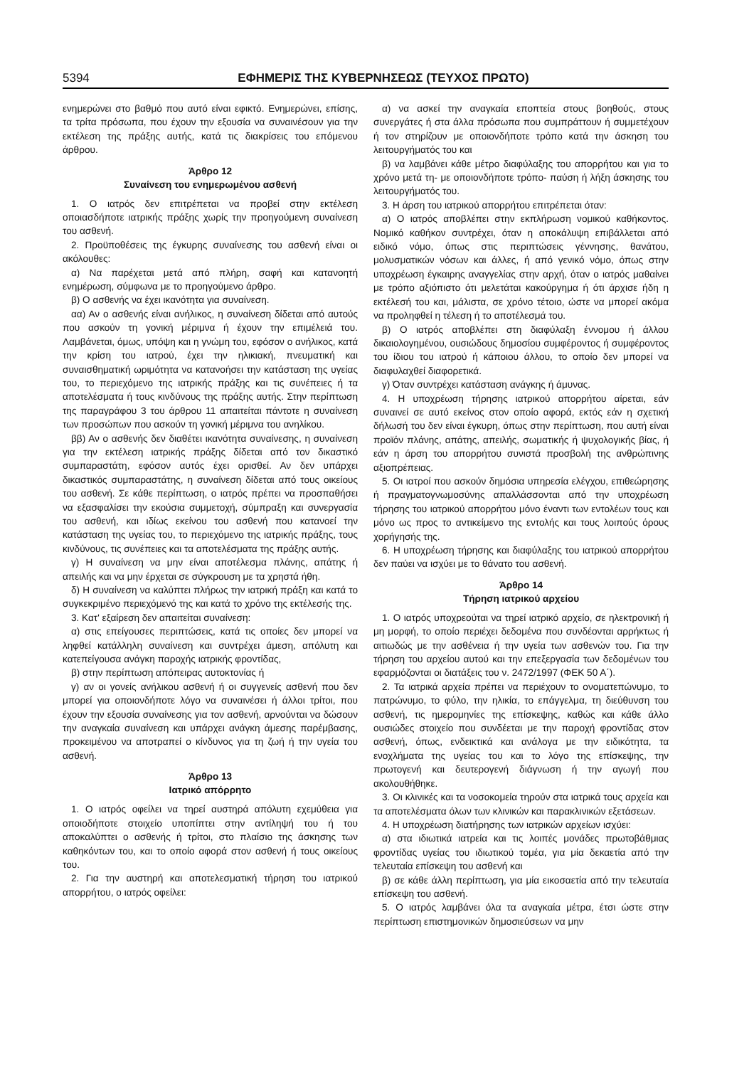5394 ΕΦΗΜΕΡΙΣ ΤΗΣ ΚΥΒΕΡΝΗΣΕΩΣ (ΤΕΥΧΟΣ ΠΡΩΤΟ)
ενημερώνει στο βαθμό που αυτό είναι εφικτό. Ενημερώνει, επίσης, τα τρίτα πρόσωπα, που έχουν την εξουσία να συναινέσουν για την εκτέλεση της πράξης αυτής, κατά τις διακρίσεις του επόμενου άρθρου.
Άρθρο 12
Συναίνεση του ενημερωμένου ασθενή
1. Ο ιατρός δεν επιτρέπεται να προβεί στην εκτέλεση οποιασδήποτε ιατρικής πράξης χωρίς την προηγούμενη συναίνεση του ασθενή.
2. Προϋποθέσεις της έγκυρης συναίνεσης του ασθενή είναι οι ακόλουθες:
α) Να παρέχεται μετά από πλήρη, σαφή και κατανοητή ενημέρωση, σύμφωνα με το προηγούμενο άρθρο.
β) Ο ασθενής να έχει ικανότητα για συναίνεση.
αα) Αν ο ασθενής είναι ανήλικος, η συναίνεση δίδεται από αυτούς που ασκούν τη γονική μέριμνα ή έχουν την επιμέλειά του. Λαμβάνεται, όμως, υπόψη και η γνώμη του, εφόσον ο ανήλικος, κατά την κρίση του ιατρού, έχει την ηλικιακή, πνευματική και συναισθηματική ωριμότητα να κατανοήσει την κατάσταση της υγείας του, το περιεχόμενο της ιατρικής πράξης και τις συνέπειες ή τα αποτελέσματα ή τους κινδύνους της πράξης αυτής. Στην περίπτωση της παραγράφου 3 του άρθρου 11 απαιτείται πάντοτε η συναίνεση των προσώπων που ασκούν τη γονική μέριμνα του ανηλίκου.
ββ) Αν ο ασθενής δεν διαθέτει ικανότητα συναίνεσης, η συναίνεση για την εκτέλεση ιατρικής πράξης δίδεται από τον δικαστικό συμπαραστάτη, εφόσον αυτός έχει ορισθεί. Αν δεν υπάρχει δικαστικός συμπαραστάτης, η συναίνεση δίδεται από τους οικείους του ασθενή. Σε κάθε περίπτωση, ο ιατρός πρέπει να προσπαθήσει να εξασφαλίσει την εκούσια συμμετοχή, σύμπραξη και συνεργασία του ασθενή, και ιδίως εκείνου του ασθενή που κατανοεί την κατάσταση της υγείας του, το περιεχόμενο της ιατρικής πράξης, τους κινδύνους, τις συνέπειες και τα αποτελέσματα της πράξης αυτής.
γ) Η συναίνεση να μην είναι αποτέλεσμα πλάνης, απάτης ή απειλής και να μην έρχεται σε σύγκρουση με τα χρηστά ήθη.
δ) Η συναίνεση να καλύπτει πλήρως την ιατρική πράξη και κατά το συγκεκριμένο περιεχόμενό της και κατά το χρόνο της εκτέλεσής της.
3. Κατ' εξαίρεση δεν απαιτείται συναίνεση:
α) στις επείγουσες περιπτώσεις, κατά τις οποίες δεν μπορεί να ληφθεί κατάλληλη συναίνεση και συντρέχει άμεση, απόλυτη και κατεπείγουσα ανάγκη παροχής ιατρικής φροντίδας,
β) στην περίπτωση απόπειρας αυτοκτονίας ή
γ) αν οι γονείς ανήλικου ασθενή ή οι συγγενείς ασθενή που δεν μπορεί για οποιονδήποτε λόγο να συναινέσει ή άλλοι τρίτοι, που έχουν την εξουσία συναίνεσης για τον ασθενή, αρνούνται να δώσουν την αναγκαία συναίνεση και υπάρχει ανάγκη άμεσης παρέμβασης, προκειμένου να αποτραπεί ο κίνδυνος για τη ζωή ή την υγεία του ασθενή.
Άρθρο 13
Ιατρικό απόρρητο
1. Ο ιατρός οφείλει να τηρεί αυστηρά απόλυτη εχεμύθεια για οποιοδήποτε στοιχείο υποπίπτει στην αντίληψή του ή του αποκαλύπτει ο ασθενής ή τρίτοι, στο πλαίσιο της άσκησης των καθηκόντων του, και το οποίο αφορά στον ασθενή ή τους οικείους του.
2. Για την αυστηρή και αποτελεσματική τήρηση του ιατρικού απορρήτου, ο ιατρός οφείλει:
α) να ασκεί την αναγκαία εποπτεία στους βοηθούς, στους συνεργάτες ή στα άλλα πρόσωπα που συμπράττουν ή συμμετέχουν ή τον στηρίζουν με οποιονδήποτε τρόπο κατά την άσκηση του λειτουργήματός του και
β) να λαμβάνει κάθε μέτρο διαφύλαξης του απορρήτου και για το χρόνο μετά τη- με οποιονδήποτε τρόπο- παύση ή λήξη άσκησης του λειτουργήματός του.
3. Η άρση του ιατρικού απορρήτου επιτρέπεται όταν:
α) Ο ιατρός αποβλέπει στην εκπλήρωση νομικού καθήκοντος. Νομικό καθήκον συντρέχει, όταν η αποκάλυψη επιβάλλεται από ειδικό νόμο, όπως στις περιπτώσεις γέννησης, θανάτου, μολυσματικών νόσων και άλλες, ή από γενικό νόμο, όπως στην υποχρέωση έγκαιρης αναγγελίας στην αρχή, όταν ο ιατρός μαθαίνει με τρόπο αξιόπιστο ότι μελετάται κακούργημα ή ότι άρχισε ήδη η εκτέλεσή του και, μάλιστα, σε χρόνο τέτοιο, ώστε να μπορεί ακόμα να προληφθεί η τέλεση ή το αποτέλεσμά του.
β) Ο ιατρός αποβλέπει στη διαφύλαξη έννομου ή άλλου δικαιολογημένου, ουσιώδους δημοσίου συμφέροντος ή συμφέροντος του ίδιου του ιατρού ή κάποιου άλλου, το οποίο δεν μπορεί να διαφυλαχθεί διαφορετικά.
γ) Όταν συντρέχει κατάσταση ανάγκης ή άμυνας.
4. Η υποχρέωση τήρησης ιατρικού απορρήτου αίρεται, εάν συναινεί σε αυτό εκείνος στον οποίο αφορά, εκτός εάν η σχετική δήλωσή του δεν είναι έγκυρη, όπως στην περίπτωση, που αυτή είναι προϊόν πλάνης, απάτης, απειλής, σωματικής ή ψυχολογικής βίας, ή εάν η άρση του απορρήτου συνιστά προσβολή της ανθρώπινης αξιοπρέπειας.
5. Οι ιατροί που ασκούν δημόσια υπηρεσία ελέγχου, επιθεώρησης ή πραγματογνωμοσύνης απαλλάσσονται από την υποχρέωση τήρησης του ιατρικού απορρήτου μόνο έναντι των εντολέων τους και μόνο ως προς το αντικείμενο της εντολής και τους λοιπούς όρους χορήγησής της.
6. Η υποχρέωση τήρησης και διαφύλαξης του ιατρικού απορρήτου δεν παύει να ισχύει με το θάνατο του ασθενή.
Άρθρο 14
Τήρηση ιατρικού αρχείου
1. Ο ιατρός υποχρεούται να τηρεί ιατρικό αρχείο, σε ηλεκτρονική ή μη μορφή, το οποίο περιέχει δεδομένα που συνδέονται αρρήκτως ή αιτιωδώς με την ασθένεια ή την υγεία των ασθενών του. Για την τήρηση του αρχείου αυτού και την επεξεργασία των δεδομένων του εφαρμόζονται οι διατάξεις του ν. 2472/1997 (ΦΕΚ 50 Α΄).
2. Τα ιατρικά αρχεία πρέπει να περιέχουν το ονοματεπώνυμο, το πατρώνυμο, το φύλο, την ηλικία, το επάγγελμα, τη διεύθυνση του ασθενή, τις ημερομηνίες της επίσκεψης, καθώς και κάθε άλλο ουσιώδες στοιχείο που συνδέεται με την παροχή φροντίδας στον ασθενή, όπως, ενδεικτικά και ανάλογα με την ειδικότητα, τα ενοχλήματα της υγείας του και το λόγο της επίσκεψης, την πρωτογενή και δευτερογενή διάγνωση ή την αγωγή που ακολουθήθηκε.
3. Οι κλινικές και τα νοσοκομεία τηρούν στα ιατρικά τους αρχεία και τα αποτελέσματα όλων των κλινικών και παρακλινικών εξετάσεων.
4. Η υποχρέωση διατήρησης των ιατρικών αρχείων ισχύει:
α) στα ιδιωτικά ιατρεία και τις λοιπές μονάδες πρωτοβάθμιας φροντίδας υγείας του ιδιωτικού τομέα, για μία δεκαετία από την τελευταία επίσκεψη του ασθενή και
β) σε κάθε άλλη περίπτωση, για μία εικοσαετία από την τελευταία επίσκεψη του ασθενή.
5. Ο ιατρός λαμβάνει όλα τα αναγκαία μέτρα, έτσι ώστε στην περίπτωση επιστημονικών δημοσιεύσεων να μην